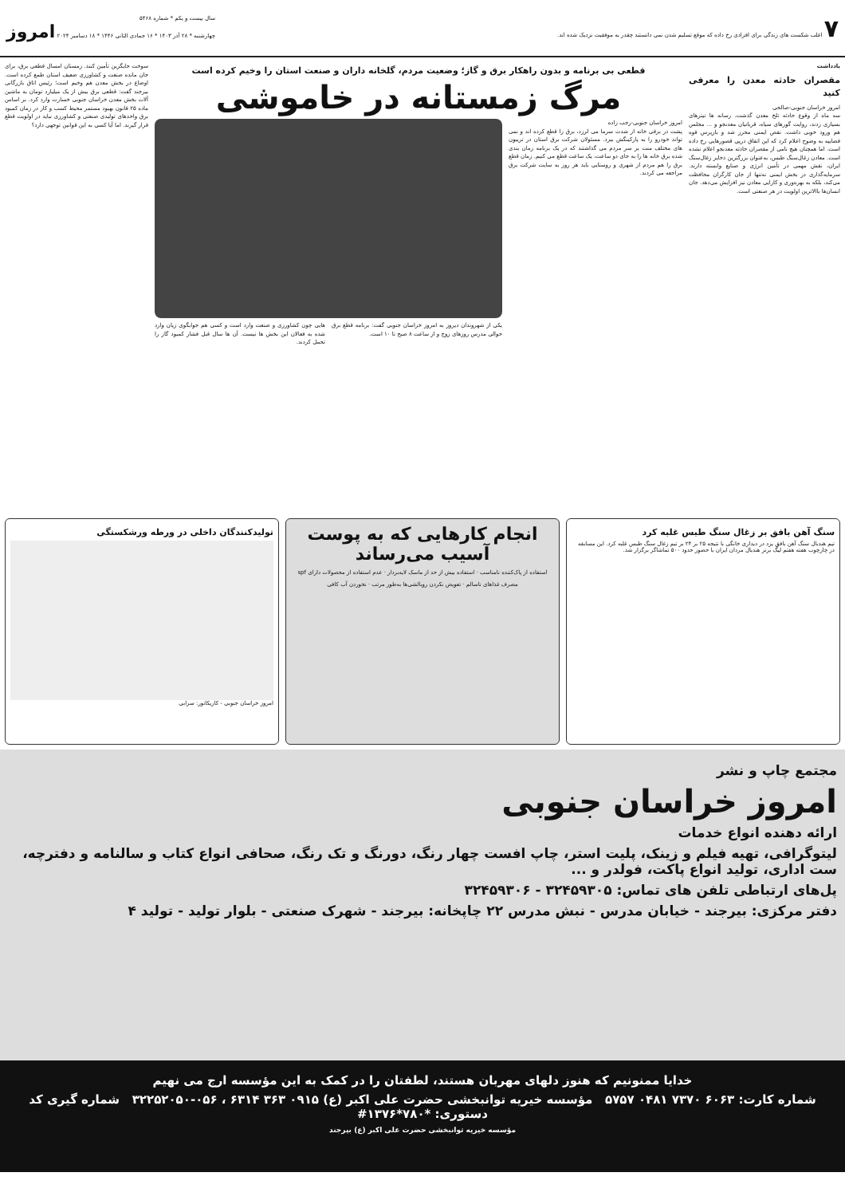۷ اغلب شکست های زندگی برای افرادی رخ داده که موقع تسلیم شدن نمی دانستند چقدر به موفقیت نزدیک شده اند.
سال بیست و یکم * شماره ۵۴۶۸
چهارشنبه * ۲۸ آذر ۱۴۰۳ * ۱۶ جمادی الثانی ۱۴۴۶ * ۱۸ دسامبر ۲۰۲۴ امروز
یادداشت
مقصران حادثه معدن را معرفی کنید
امروز خراسان جنوبی-صالحی
سه ماه از وقوع حادثه تلخ معدن گذشت، رسانه ها تیترهای بسیاری زدند، روایت گورهای سیاه، قربانیان معدنجو و ... مجلس هم ورود خوبی داشت. نقص ایمنی محرز شد و بازپرس قوه قضاییه به وضوح اعلام کرد که این اتفاق درپی قصورهایی رخ داده است. اما همچنان هیچ نامی از مقصران حادثه معدنجو اعلام نشده است. معادن زغال‌سنگ طبس، به‌عنوان بزرگترین ذخایر زغال‌سنگ ایران، نقش مهمی در تأمین انرژی و صنایع وابسته دارند. سرمایه‌گذاری در بخش ایمنی نه‌تنها از جان کارگران محافظت می‌کند، بلکه به بهره‌وری و کارایی معادن نیز افزایش می‌دهد. جان انسان‌ها باالاترین اولویت در هر صنعتی است.
قطعی بی برنامه و بدون راهکار برق و گاز؛ وضعیت مردم، گلخانه داران و صنعت استان را وخیم کرده است
مرگ زمستانه در خاموشی
امروز خراسان جنوبی-رجب زاده
پشت در برقی خانه از شدت سرما می لرزد، برق را قطع کرده اند و نمی تواند خودرو را به پارکینگش ببرد. مسئولان شرکت برق استان در تریبون های مختلف منت بر سر مردم می گذاشتند که در یک برنامه زمان بندی شده برق خانه ها را به جای دو ساعت، یک ساعت قطع می کنیم. زمان قطع برق را هم مردم از شهری و روستایی باید هر روز به سایت شرکت برق مراجعه می کردند.
یکی از شهروندان دیروز به امروز خراسان جنوبی گفت: برنامه قطع برق حوالی مدرس روزهای زوج و از ساعت ۸ صبح تا ۱۰ است.
هایی چون کشاورزی و صنعت وارد است و کسی هم جوابگوی زیان وارد شده به فعالان این بخش ها نیست. آن ها سال قبل فشار کمبود گاز را تحمل کردند.
سوخت جایگزین تأمین کنند. زمستان امسال قطعی برق، برای جان مانده صنعت و کشاورزی ضعیف استان طمع کرده است. اوضاع در بخش معدن هم وخیم است؛ رئیس اتاق بازرگانی بیرجند گفت: قطعی برق بیش از یک میلیارد تومان به ماشین آلات بخش معدن خراسان جنوبی خسارت وارد کرد. بر اساس ماده ۲۵ قانون بهبود مستمر محیط کسب و کار در زمان کمبود برق واحدهای تولیدی صنعتی و کشاورزی نباید در اولویت قطع قرار گیرند. اما آیا کسی به این قوانین توجهی دارد؟
سنگ آهن بافق بر زغال سنگ طبس غلبه کرد
تیم هندبال سنگ آهن بافق یزد در دیداری خانگی با نتیجه ۲۵ بر ۲۴ بر تیم زغال سنگ طبس غلبه کرد. این مسابقه در چارچوب هفته هفتم لیگ برتر هندبال مردان ایران با حضور حدود ۵۰۰ تماشاگر برگزار شد.
انجام کارهایی که به پوست آسیب می‌رساند
استفاده از پاک‌کننده نامناسب · استفاده بیش از حد از ماسک لایه‌بردار · عدم استفاده از محصولات دارای spf
مصرف غذاهای ناسالم · تعویض نکردن روبالشی‌ها به‌طور مرتب · نخوردن آب کافی
تولیدکنندگان داخلی در ورطه ورشکستگی
امروز خراسان جنوبی - کاریکاتور: سرابی
مجتمع چاپ و نشر
امروز خراسان جنوبی
ارائه دهنده انواع خدمات
لیتوگرافی، تهیه فیلم و زینک، پلیت استر، چاپ افست چهار رنگ، دورنگ و تک رنگ، صحافی انواع کتاب و سالنامه و دفترچه، ست اداری، تولید انواع پاکت، فولدر و ...
پل‌های ارتباطی تلفن های تماس: ۳۲۴۵۹۳۰۵ - ۳۲۴۵۹۳۰۶
دفتر مرکزی: بیرجند - خیابان مدرس - نبش مدرس ۲۲ چاپخانه: بیرجند - شهرک صنعتی - بلوار تولید - تولید ۴
خدایا ممنونیم که هنوز دلهای مهربان هستند، لطفتان را در کمک به این مؤسسه ارج می نهیم
شماره کارت: ۶۰۶۳ ۷۳۷۰ ۰۴۸۱ ۵۷۵۷ مؤسسه خیریه توانبخشی حضرت علی اکبر (ع) ۰۹۱۵ ۳۶۳ ۶۳۱۴ ، ۰۵۶-۳۲۲۵۲۰۵۰ شماره گیری کد دستوری: *۷۸۰*۱۳۷۶#
مؤسسه خیریه توانبخشی حضرت علی اکبر (ع) بیرجند